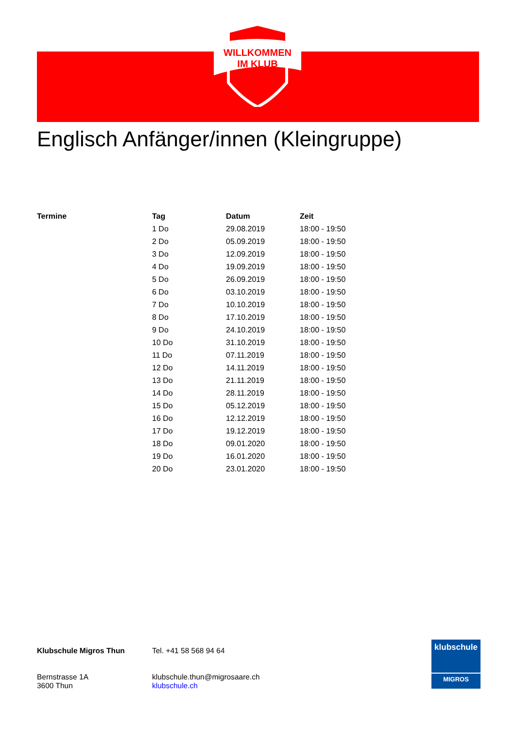WILLKOMMEN
IM KLUB
Englisch Anfänger/innen (Kleingruppe)
| Termine | Tag | Datum | Zeit |
| --- | --- | --- | --- |
| | 1 Do | 29.08.2019 | 18:00 - 19:50 |
| | 2 Do | 05.09.2019 | 18:00 - 19:50 |
| | 3 Do | 12.09.2019 | 18:00 - 19:50 |
| | 4 Do | 19.09.2019 | 18:00 - 19:50 |
| | 5 Do | 26.09.2019 | 18:00 - 19:50 |
| | 6 Do | 03.10.2019 | 18:00 - 19:50 |
| | 7 Do | 10.10.2019 | 18:00 - 19:50 |
| | 8 Do | 17.10.2019 | 18:00 - 19:50 |
| | 9 Do | 24.10.2019 | 18:00 - 19:50 |
| | 10 Do | 31.10.2019 | 18:00 - 19:50 |
| | 11 Do | 07.11.2019 | 18:00 - 19:50 |
| | 12 Do | 14.11.2019 | 18:00 - 19:50 |
| | 13 Do | 21.11.2019 | 18:00 - 19:50 |
| | 14 Do | 28.11.2019 | 18:00 - 19:50 |
| | 15 Do | 05.12.2019 | 18:00 - 19:50 |
| | 16 Do | 12.12.2019 | 18:00 - 19:50 |
| | 17 Do | 19.12.2019 | 18:00 - 19:50 |
| | 18 Do | 09.01.2020 | 18:00 - 19:50 |
| | 19 Do | 16.01.2020 | 18:00 - 19:50 |
| | 20 Do | 23.01.2020 | 18:00 - 19:50 |
Klubschule Migros Thun
Bernstrasse 1A
3600 Thun
Tel. +41 58 568 94 64
klubschule.thun@migrosaare.ch
klubschule.ch
klubschule
MIGROS